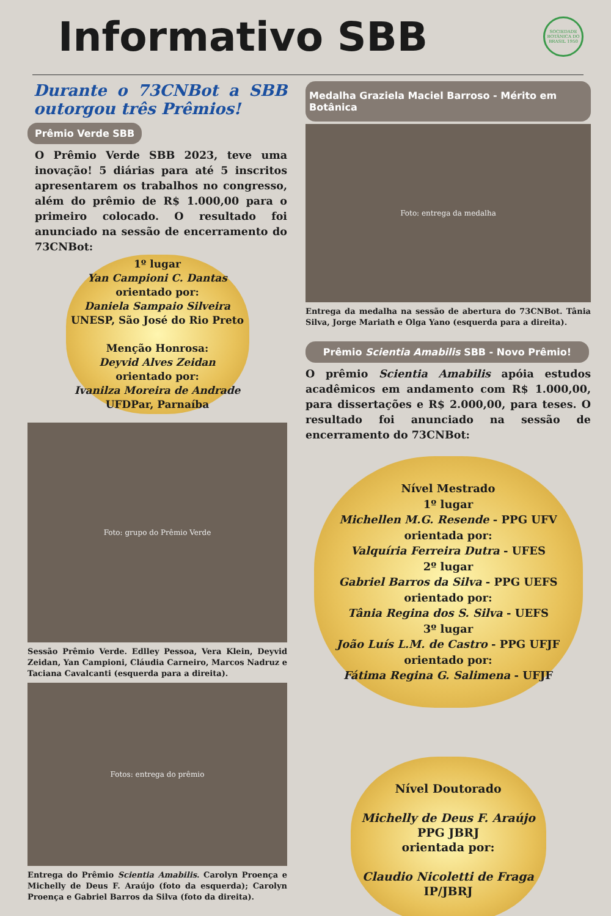Informativo SBB
SOCIEDADE BOTÂNICA DO BRASIL 1950
Durante o 73CNBot a SBB outorgou três Prêmios!
Prêmio Verde SBB
O Prêmio Verde SBB 2023, teve uma inovação! 5 diárias para até 5 inscritos apresentarem os trabalhos no congresso, além do prêmio de R$ 1.000,00 para o primeiro colocado. O resultado foi anunciado na sessão de encerramento do 73CNBot:
1º lugar
Yan Campioni C. Dantas
orientado por:
Daniela Sampaio Silveira
UNESP, São José do Rio Preto
Menção Honrosa:
Deyvid Alves Zeidan
orientado por:
Ivanilza Moreira de Andrade
UFDPar, Parnaíba
Foto: grupo do Prêmio Verde
Sessão Prêmio Verde. Edlley Pessoa, Vera Klein, Deyvid Zeidan, Yan Campioni, Cláudia Carneiro, Marcos Nadruz e Taciana Cavalcanti (esquerda para a direita).
Fotos: entrega do prêmio
Entrega do Prêmio Scientia Amabilis. Carolyn Proença e Michelly de Deus F. Araújo (foto da esquerda); Carolyn Proença e Gabriel Barros da Silva (foto da direita).
Medalha Graziela Maciel Barroso - Mérito em Botânica
Foto: entrega da medalha
Entrega da medalha na sessão de abertura do 73CNBot. Tânia Silva, Jorge Mariath e Olga Yano (esquerda para a direita).
Prêmio Scientia Amabilis SBB - Novo Prêmio!
O prêmio Scientia Amabilis apóia estudos acadêmicos em andamento com R$ 1.000,00, para dissertações e R$ 2.000,00, para teses. O resultado foi anunciado na sessão de encerramento do 73CNBot:
Nível Mestrado
1º lugar
Michellen M.G. Resende - PPG UFV
orientada por:
Valquíria Ferreira Dutra - UFES
2º lugar
Gabriel Barros da Silva - PPG UEFS
orientado por:
Tânia Regina dos S. Silva - UEFS
3º lugar
João Luís L.M. de Castro - PPG UFJF
orientado por:
Fátima Regina G. Salimena - UFJF
Nível Doutorado
Michelly de Deus F. Araújo
PPG JBRJ
orientada por:
Claudio Nicoletti de Fraga
IP/JBRJ